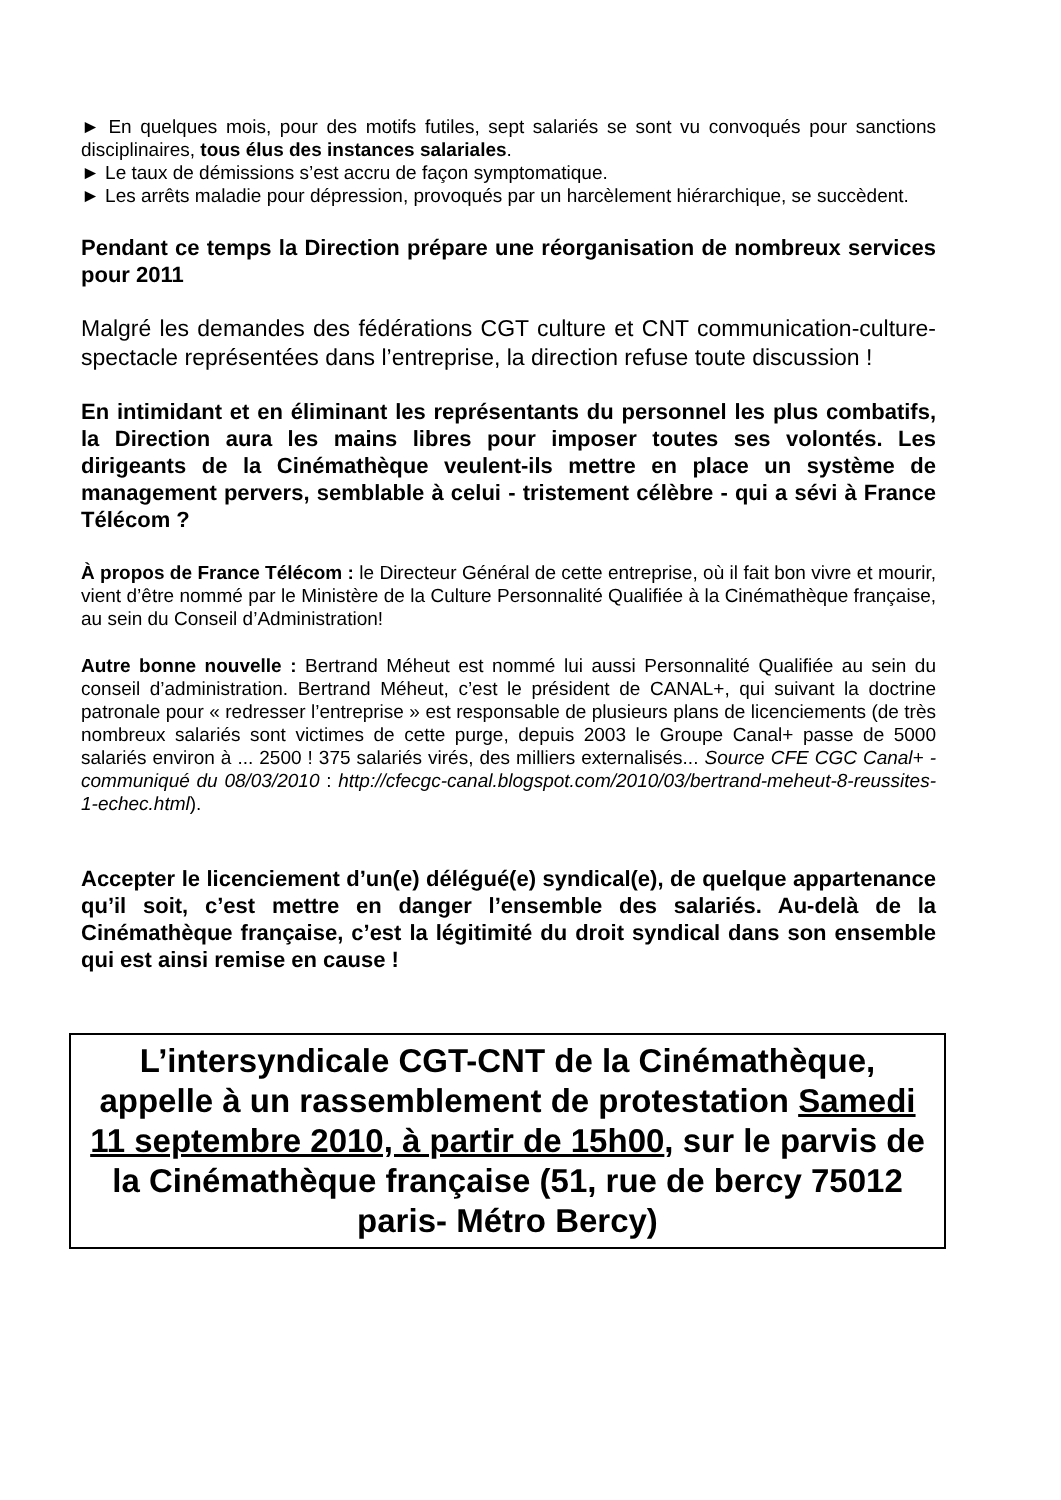► En quelques mois, pour des motifs futiles, sept salariés se sont vu convoqués pour sanctions disciplinaires, tous élus des instances salariales.
► Le taux de démissions s’est accru de façon symptomatique.
► Les arrêts maladie pour dépression, provoqués par un harcèlement hiérarchique, se succèdent.
Pendant ce temps la Direction prépare une réorganisation de nombreux services pour 2011
Malgré les demandes des fédérations CGT culture et CNT communication-culture-spectacle représentées dans l’entreprise, la direction refuse toute discussion !
En intimidant et en éliminant les représentants du personnel les plus combatifs, la Direction aura les mains libres pour imposer toutes ses volontés. Les dirigeants de la Cinémathèque veulent-ils mettre en place un système de management pervers, semblable à celui - tristement célèbre - qui a sévi à France Télécom ?
À propos de France Télécom : le Directeur Général de cette entreprise, où il fait bon vivre et mourir, vient d’être nommé par le Ministère de la Culture Personnalité Qualifiée à la Cinémathèque française, au sein du Conseil d’Administration!
Autre bonne nouvelle : Bertrand Méheut est nommé lui aussi Personnalité Qualifiée au sein du conseil d’administration. Bertrand Méheut, c’est le président de CANAL+, qui suivant la doctrine patronale pour « redresser l’entreprise » est responsable de plusieurs plans de licenciements (de très nombreux salariés sont victimes de cette purge, depuis 2003 le Groupe Canal+ passe de 5000 salariés environ à ... 2500 ! 375 salariés virés, des milliers externalisés... Source CFE CGC Canal+ - communiqué du 08/03/2010 : http://cfecgc-canal.blogspot.com/2010/03/bertrand-meheut-8-reussites-1-echec.html).
Accepter le licenciement d’un(e) délégué(e) syndical(e), de quelque appartenance qu’il soit, c’est mettre en danger l’ensemble des salariés. Au-delà de la Cinémathèque française, c’est la légitimité du droit syndical dans son ensemble qui est ainsi remise en cause !
L’intersyndicale CGT-CNT de la Cinémathèque, appelle à un rassemblement de protestation Samedi 11 septembre 2010, à partir de 15h00, sur le parvis de la Cinémathèque française (51, rue de bercy 75012 paris- Métro Bercy)